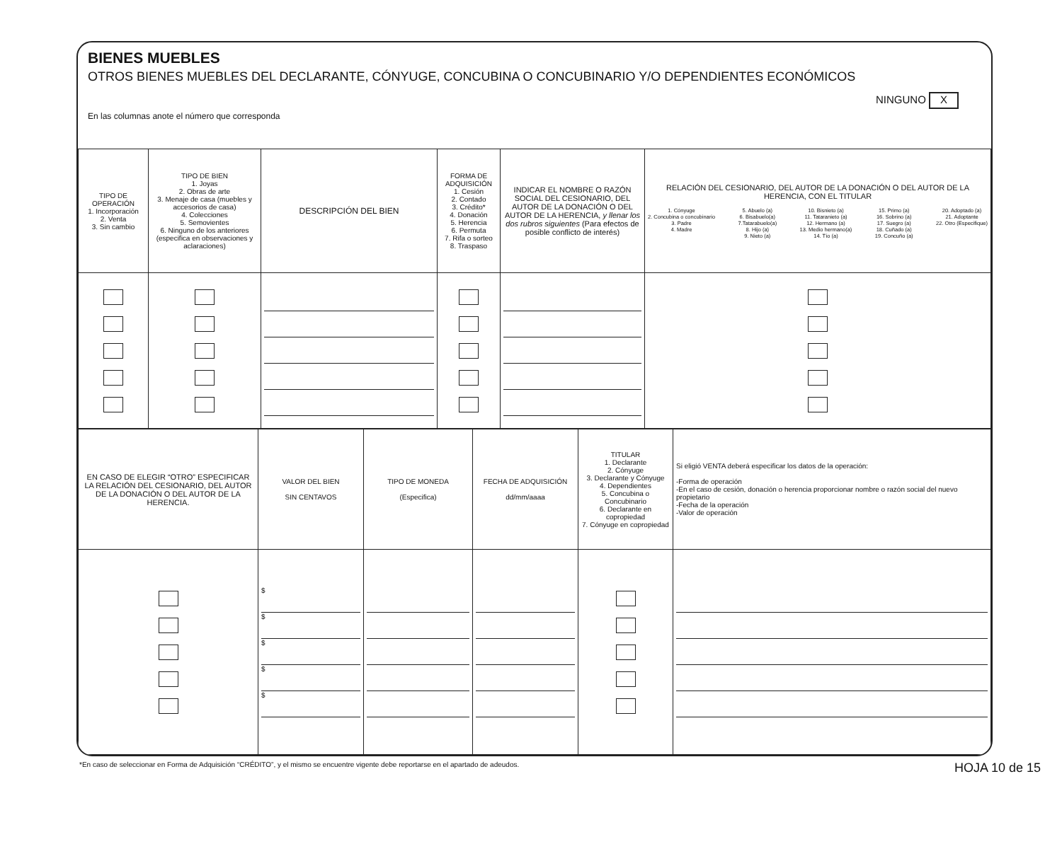BIENES MUEBLES
OTROS BIENES MUEBLES DEL DECLARANTE, CÓNYUGE, CONCUBINA O CONCUBINARIO Y/O DEPENDIENTES ECONÓMICOS
NINGUNO X
En las columnas anote el número que corresponda
| TIPO DE OPERACIÓN 1. Incorporación 2. Venta 3. Sin cambio | TIPO DE BIEN 1. Joyas 2. Obras de arte 3. Menaje de casa (muebles y accesorios de casa) 4. Colecciones 5. Semovientes 6. Ninguno de los anteriores (especifica en observaciones y aclaraciones) | DESCRIPCIÓN DEL BIEN | FORMA DE ADQUISICIÓN 1. Cesión 2. Contado 3. Crédito* 4. Donación 5. Herencia 6. Permuta 7. Rifa o sorteo 8. Traspaso | INDICAR EL NOMBRE O RAZÓN SOCIAL DEL CESIONARIO, DEL AUTOR DE LA DONACIÓN O DEL AUTOR DE LA HERENCIA, y llenar los dos rubros siguientes (Para efectos de posible conflicto de interés) | RELACIÓN DEL CESIONARIO, DEL AUTOR DE LA DONACIÓN O DEL AUTOR DE LA HERENCIA, CON EL TITULAR 1. Cónyuge 2. Concubina o concubinario 3. Padre 4. Madre 5. Abuelo (a) 6. Bisabuelo(a) 7.Tatarabuelo(a) 8. Hijo (a) 9. Nieto (a) 10. Bisnieto (a) 11. Tataranieto (a) 12. Hermano (a) 13. Medio hermano(a) 14. Tío (a) 15. Primo (a) 16. Sobrino (a) 17. Suegro (a) 18. Cuñado (a) 19. Concuño (a) 20. Adoptado (a) 21. Adoptante 22. Otro (Especifique) |
| --- | --- | --- | --- | --- | --- |
| EN CASO DE ELEGIR “OTRO” ESPECIFICAR LA RELACIÓN DEL CESIONARIO, DEL AUTOR DE LA DONACIÓN O DEL AUTOR DE LA HERENCIA. | VALOR DEL BIEN SIN CENTAVOS | TIPO DE MONEDA (Especifica) | FECHA DE ADQUISICIÓN dd/mm/aaaa | TITULAR 1. Declarante 2. Cónyuge 3. Declarante y Cónyuge 4. Dependientes 5. Concubina o Concubinario 6. Declarante en copropiedad 7. Cónyuge en copropiedad | Si eligió VENTA deberá especificar los datos de la operación: -Forma de operación -En el caso de cesión, donación o herencia proporcionar nombre o razón social del nuevo propietario -Fecha de la operación -Valor de operación |
| --- | --- | --- | --- | --- | --- |
| | $ $ $ $ $ | | | | |
*En caso de seleccionar en Forma de Adquisición “CRÉDITO”, y el mismo se encuentre vigente debe reportarse en el apartado de adeudos. HOJA 10 de 15